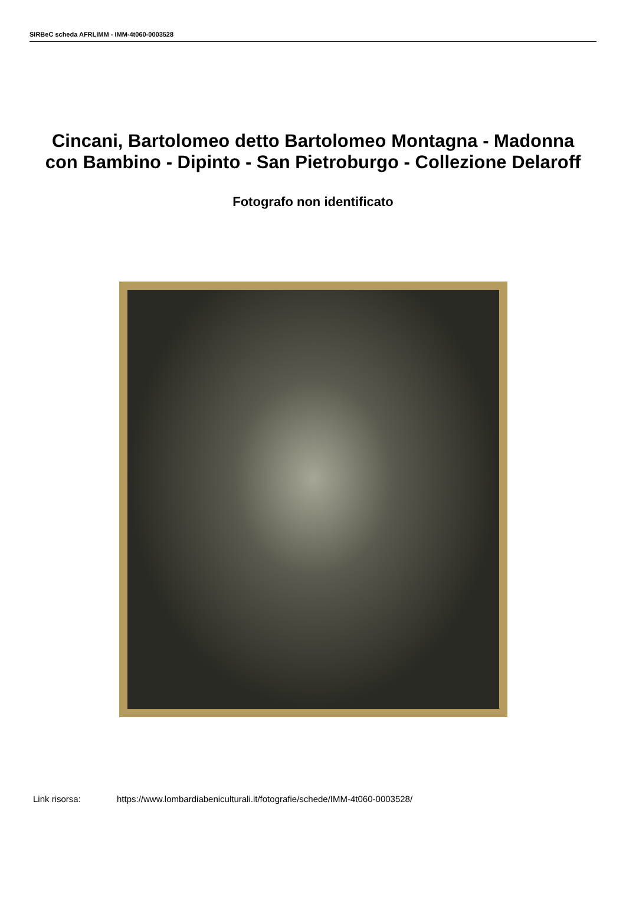SIRBeC scheda AFRLIMM - IMM-4t060-0003528
Cincani, Bartolomeo detto Bartolomeo Montagna - Madonna con Bambino - Dipinto - San Pietroburgo - Collezione Delaroff
Fotografo non identificato
Link risorsa: https://www.lombardiabeniculturali.it/fotografie/schede/IMM-4t060-0003528/